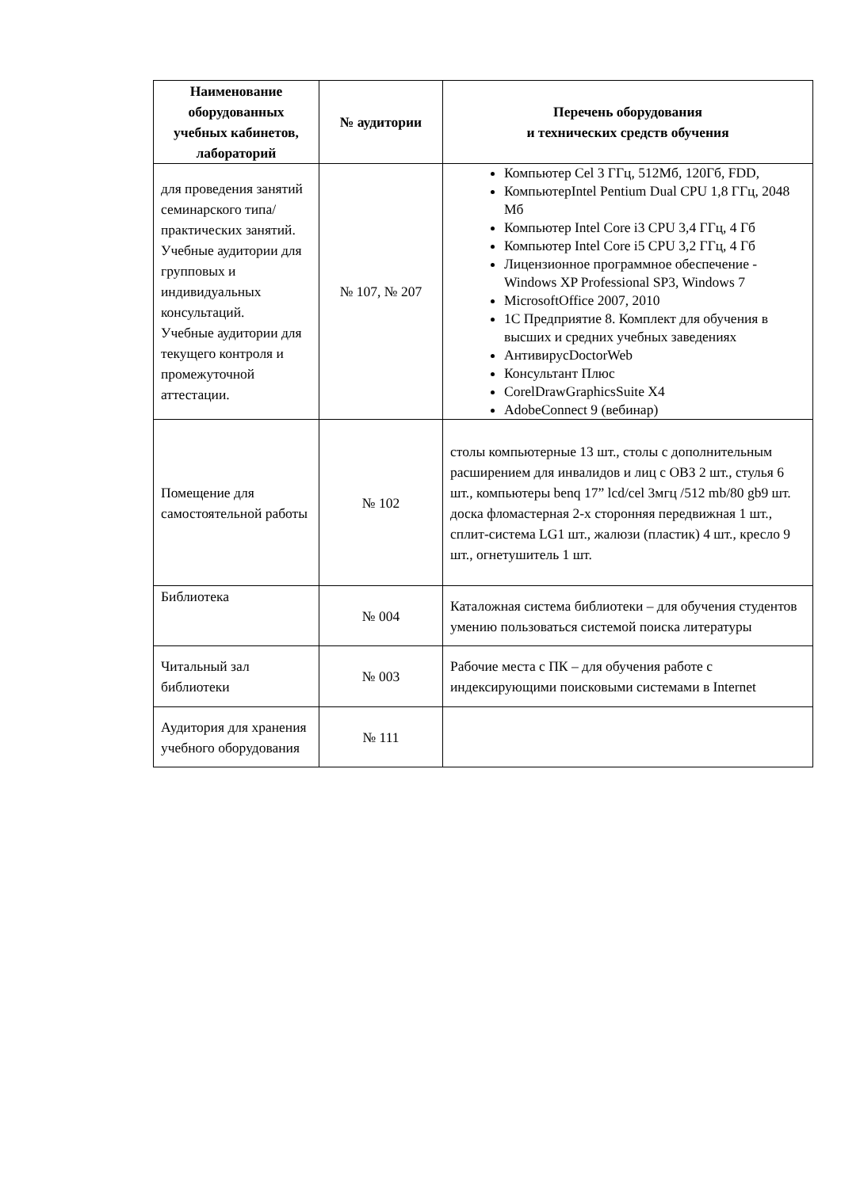| Наименование оборудованных учебных кабинетов, лабораторий | № аудитории | Перечень оборудования и технических средств обучения |
| --- | --- | --- |
| для проведения занятий семинарского типа/практических занятий. Учебные аудитории для групповых и индивидуальных консультаций. Учебные аудитории для текущего контроля и промежуточной аттестации. | № 107, № 207 | Компьютер Cel 3 ГГц, 512Мб, 120Гб, FDD, КомпьютерIntel Pentium Dual CPU 1,8 ГГц, 2048 Мб Компьютер Intel Core i3 CPU 3,4 ГГц, 4 Гб Компьютер Intel Core i5 CPU 3,2 ГГц, 4 Гб Лицензионное программное обеспечение - Windows XP Professional SP3, Windows 7 MicrosoftOffice 2007, 2010 1С Предприятие 8. Комплект для обучения в высших и средних учебных заведениях АнтивирусDoctorWeb Консультант Плюс CorelDrawGraphicsSuite X4 AdobeConnect 9 (вебинар) |
| Помещение для самостоятельной работы | № 102 | столы компьютерные 13 шт., столы с дополнительным расширением для инвалидов и лиц с ОВЗ 2 шт., стулья 6 шт., компьютеры benq 17” lcd/cel 3мгц /512 mb/80 gb9 шт. доска фломастерная 2-х сторонняя передвижная 1 шт., сплит-система LG1 шт., жалюзи (пластик) 4 шт., кресло 9 шт., огнетушитель 1 шт. |
| Библиотека | № 004 | Каталожная система библиотеки – для обучения студентов умению пользоваться системой поиска литературы |
| Читальный зал библиотеки | № 003 | Рабочие места с ПК – для обучения работе с индексирующими поисковыми системами в Internet |
| Аудитория для хранения учебного оборудования | № 111 | |